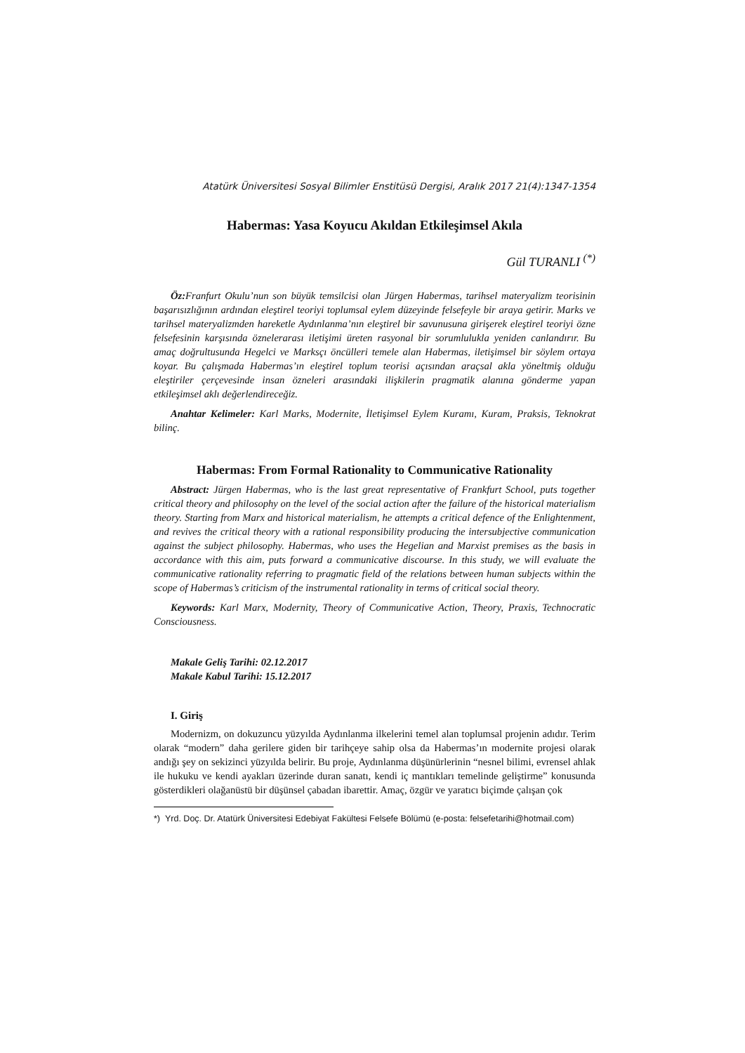Atatürk Üniversitesi Sosyal Bilimler Enstitüsü Dergisi, Aralık 2017 21(4):1347-1354
Habermas: Yasa Koyucu Akıldan Etkileşimsel Akıla
Gül TURANLI <sup>(*)</sup>
Öz: Franfurt Okulu’nun son büyük temsilcisi olan Jürgen Habermas, tarihsel materyalizm teorisinin başarısızlığının ardından eleştirel teoriyi toplumsal eylem düzeyinde felsefeyle bir araya getirir. Marks ve tarihsel materyalizmden hareketle Aydınlanma’nın eleştirel bir savunusuna girişerek eleştirel teoriyi özne felsefesinin karşısında öznelerarası iletişimi üreten rasyonal bir sorumlulukla yeniden canlandırır. Bu amaç doğrultusunda Hegelci ve Marksçı öncülleri temele alan Habermas, iletişimsel bir söylem ortaya koyar. Bu çalışmada Habermas’ın eleştirel toplum teorisi açısından araçsal akla yöneltmiş olduğu eleştiriler çerçevesinde insan özneleri arasındaki ilişkilerin pragmatik alanına gönderme yapan etkileşimsel aklı değerlendireceğiz.
Anahtar Kelimeler: Karl Marks, Modernite, İletişimsel Eylem Kuramı, Kuram, Praksis, Teknokrat bilinç.
Habermas: From Formal Rationality to Communicative Rationality
Abstract: Jürgen Habermas, who is the last great representative of Frankfurt School, puts together critical theory and philosophy on the level of the social action after the failure of the historical materialism theory. Starting from Marx and historical materialism, he attempts a critical defence of the Enlightenment, and revives the critical theory with a rational responsibility producing the intersubjective communication against the subject philosophy. Habermas, who uses the Hegelian and Marxist premises as the basis in accordance with this aim, puts forward a communicative discourse. In this study, we will evaluate the communicative rationality referring to pragmatic field of the relations between human subjects within the scope of Habermas’s criticism of the instrumental rationality in terms of critical social theory.
Keywords: Karl Marx, Modernity, Theory of Communicative Action, Theory, Praxis, Technocratic Consciousness.
Makale Geliş Tarihi: 02.12.2017
Makale Kabul Tarihi: 15.12.2017
I. Giriş
Modernizm, on dokuzuncu yüzyılda Aydınlanma ilkelerini temel alan toplumsal projenin adıdır. Terim olarak “modern” daha gerilere giden bir tarihçeye sahip olsa da Habermas’ın modernite projesi olarak andığı şey on sekizinci yüzyılda belirir. Bu proje, Aydınlanma düşünürlerinin “nesnel bilimi, evrensel ahlak ile hukuku ve kendi ayakları üzerinde duran sanatı, kendi iç mantıkları temelinde geliştirme” konusunda gösterdikleri olağanüstü bir düşünsel çabadan ibarettir. Amaç, özgür ve yaratıcı biçimde çalışan çok
*) Yrd. Doç. Dr. Atatürk Üniversitesi Edebiyat Fakültesi Felsefe Bölümü (e-posta: felsefetarihi@hotmail.com)